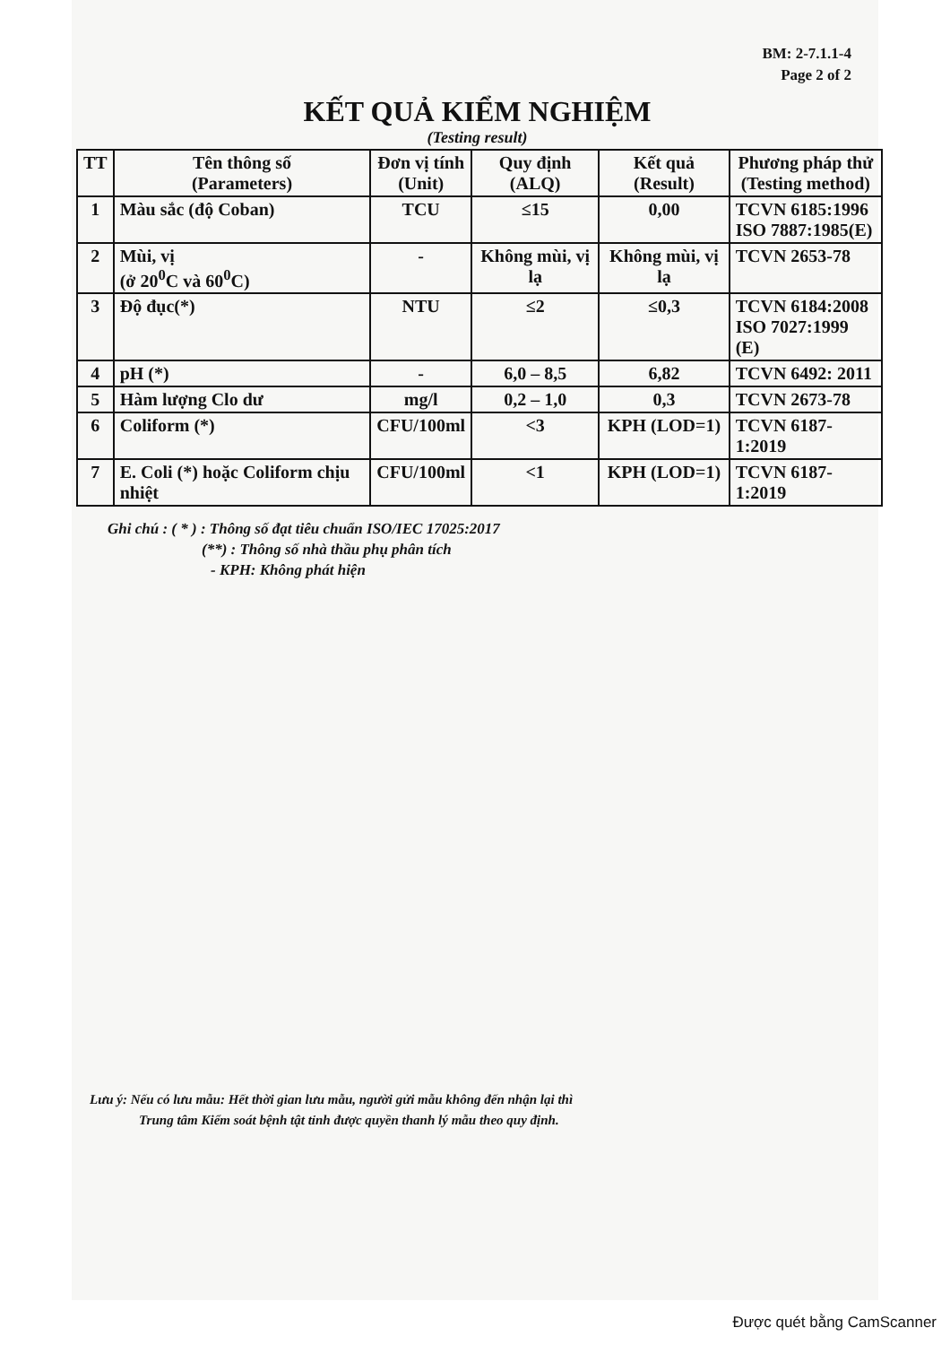BM: 2-7.1.1-4
Page 2 of 2
KẾT QUẢ KIỂM NGHIỆM
(Testing result)
| TT | Tên thông số (Parameters) | Đơn vị tính (Unit) | Quy định (ALQ) | Kết quả (Result) | Phương pháp thử (Testing method) |
| --- | --- | --- | --- | --- | --- |
| 1 | Màu sắc (độ Coban) | TCU | ≤15 | 0,00 | TCVN 6185:1996 ISO 7887:1985(E) |
| 2 | Mùi, vị (ở 20<sup>0</sup>C và 60<sup>0</sup>C) | - | Không mùi, vị lạ | Không mùi, vị lạ | TCVN 2653-78 |
| 3 | Độ đục(*) | NTU | ≤2 | ≤0,3 | TCVN 6184:2008 ISO 7027:1999 (E) |
| 4 | pH (*) | - | 6,0 – 8,5 | 6,82 | TCVN 6492: 2011 |
| 5 | Hàm lượng Clo dư | mg/l | 0,2 – 1,0 | 0,3 | TCVN 2673-78 |
| 6 | Coliform (*) | CFU/100ml | <3 | KPH (LOD=1) | TCVN 6187-1:2019 |
| 7 | E. Coli (*) hoặc Coliform chịu nhiệt | CFU/100ml | <1 | KPH (LOD=1) | TCVN 6187-1:2019 |
Ghi chú : ( * ) : Thông số đạt tiêu chuẩn ISO/IEC 17025:2017
(**) : Thông số nhà thầu phụ phân tích
- KPH: Không phát hiện
Lưu ý: Nếu có lưu mẫu: Hết thời gian lưu mẫu, người gửi mẫu không đến nhận lại thì
Trung tâm Kiểm soát bệnh tật tỉnh được quyền thanh lý mẫu theo quy định.
Được quét bằng CamScanner